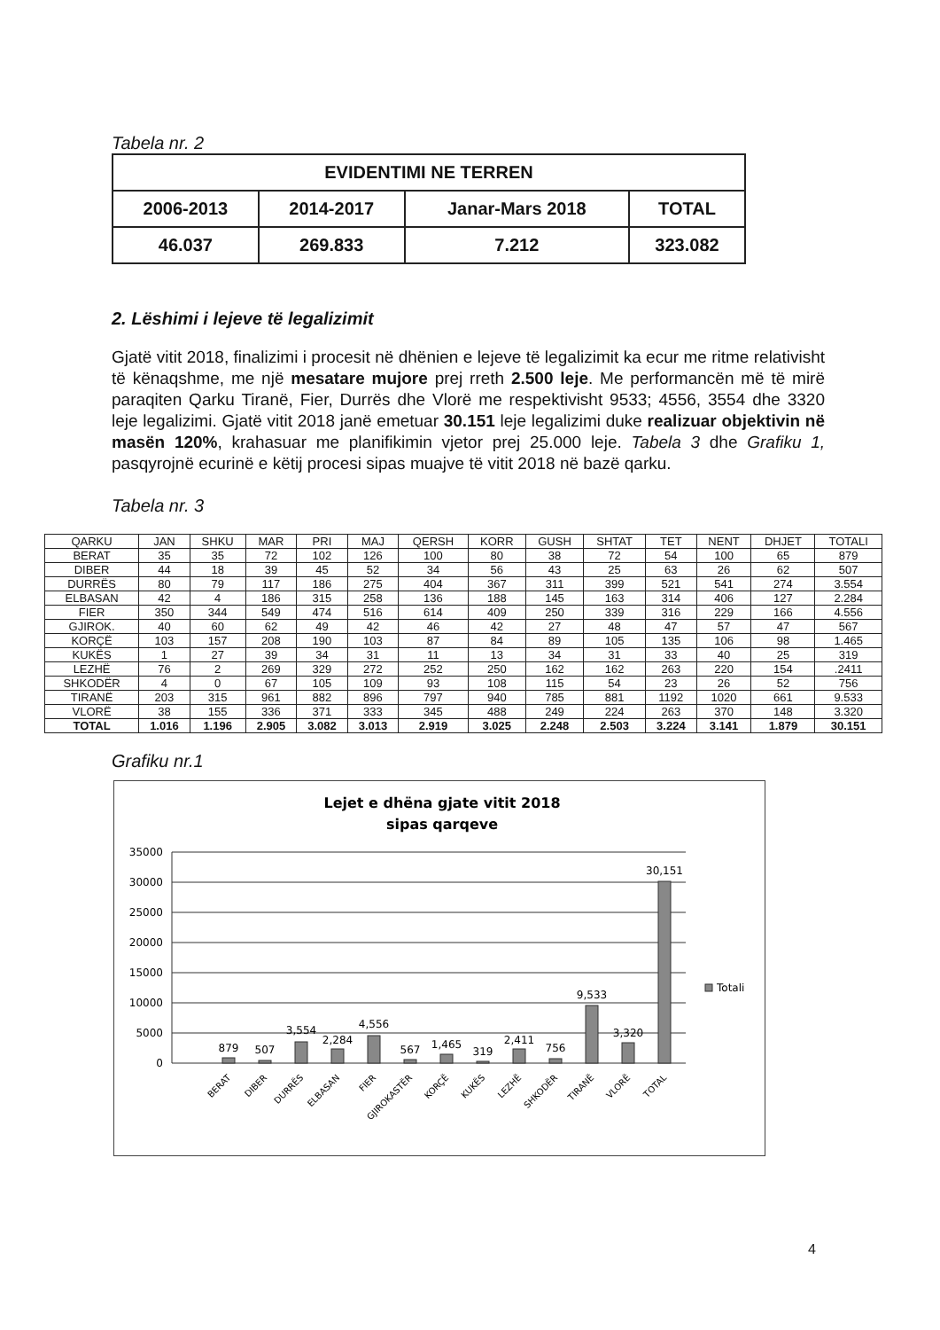Tabela nr. 2
| EVIDENTIMI NE TERREN | | | |
| 2006-2013 | 2014-2017 | Janar-Mars 2018 | TOTAL |
| 46.037 | 269.833 | 7.212 | 323.082 |
2. Lëshimi i lejeve të legalizimit
Gjatë vitit 2018, finalizimi i procesit në dhënien e lejeve të legalizimit ka ecur me ritme relativisht të kënaqshme, me një mesatare mujore prej rreth 2.500 leje. Me performancën më të mirë paraqiten Qarku Tiranë, Fier, Durrës dhe Vlorë me respektivisht 9533; 4556, 3554 dhe 3320 leje legalizimi. Gjatë vitit 2018 janë emetuar 30.151 leje legalizimi duke realizuar objektivin në masën 120%, krahasuar me planifikimin vjetor prej 25.000 leje. Tabela 3 dhe Grafiku 1, pasqyrojnë ecurinë e këtij procesi sipas muajve të vitit 2018 në bazë qarku.
Tabela nr. 3
| QARKU | JAN | SHKU | MAR | PRI | MAJ | QERSH | KORR | GUSH | SHTAT | TET | NENT | DHJET | TOTALI |
| --- | --- | --- | --- | --- | --- | --- | --- | --- | --- | --- | --- | --- | --- |
| BERAT | 35 | 35 | 72 | 102 | 126 | 100 | 80 | 38 | 72 | 54 | 100 | 65 | 879 |
| DIBER | 44 | 18 | 39 | 45 | 52 | 34 | 56 | 43 | 25 | 63 | 26 | 62 | 507 |
| DURRËS | 80 | 79 | 117 | 186 | 275 | 404 | 367 | 311 | 399 | 521 | 541 | 274 | 3.554 |
| ELBASAN | 42 | 4 | 186 | 315 | 258 | 136 | 188 | 145 | 163 | 314 | 406 | 127 | 2.284 |
| FIER | 350 | 344 | 549 | 474 | 516 | 614 | 409 | 250 | 339 | 316 | 229 | 166 | 4.556 |
| GJIROK. | 40 | 60 | 62 | 49 | 42 | 46 | 42 | 27 | 48 | 47 | 57 | 47 | 567 |
| KORÇË | 103 | 157 | 208 | 190 | 103 | 87 | 84 | 89 | 105 | 135 | 106 | 98 | 1.465 |
| KUKËS | 1 | 27 | 39 | 34 | 31 | 11 | 13 | 34 | 31 | 33 | 40 | 25 | 319 |
| LEZHË | 76 | 2 | 269 | 329 | 272 | 252 | 250 | 162 | 162 | 263 | 220 | 154 | .2411 |
| SHKODËR | 4 | 0 | 67 | 105 | 109 | 93 | 108 | 115 | 54 | 23 | 26 | 52 | 756 |
| TIRANË | 203 | 315 | 961 | 882 | 896 | 797 | 940 | 785 | 881 | 1192 | 1020 | 661 | 9.533 |
| VLORË | 38 | 155 | 336 | 371 | 333 | 345 | 488 | 249 | 224 | 263 | 370 | 148 | 3.320 |
| TOTAL | 1.016 | 1.196 | 2.905 | 3.082 | 3.013 | 2.919 | 3.025 | 2.248 | 2.503 | 3.224 | 3.141 | 1.879 | 30.151 |
Grafiku nr.1
Lejet e dhëna gjate vitit 2018
sipas qarqeve
35000
30000
25000
20000
15000
10000
5000
0
879
507
3,554
2,284
4,556
567
1,465
319
2,411
756
9,533
3,320
30,151
BERAT
DIBER
DURRËS
ELBASAN
FIER
GJIROKASTËR
KORÇË
KUKËS
LEZHË
SHKODËR
TIRANË
VLORË
TOTAL
Totali
4